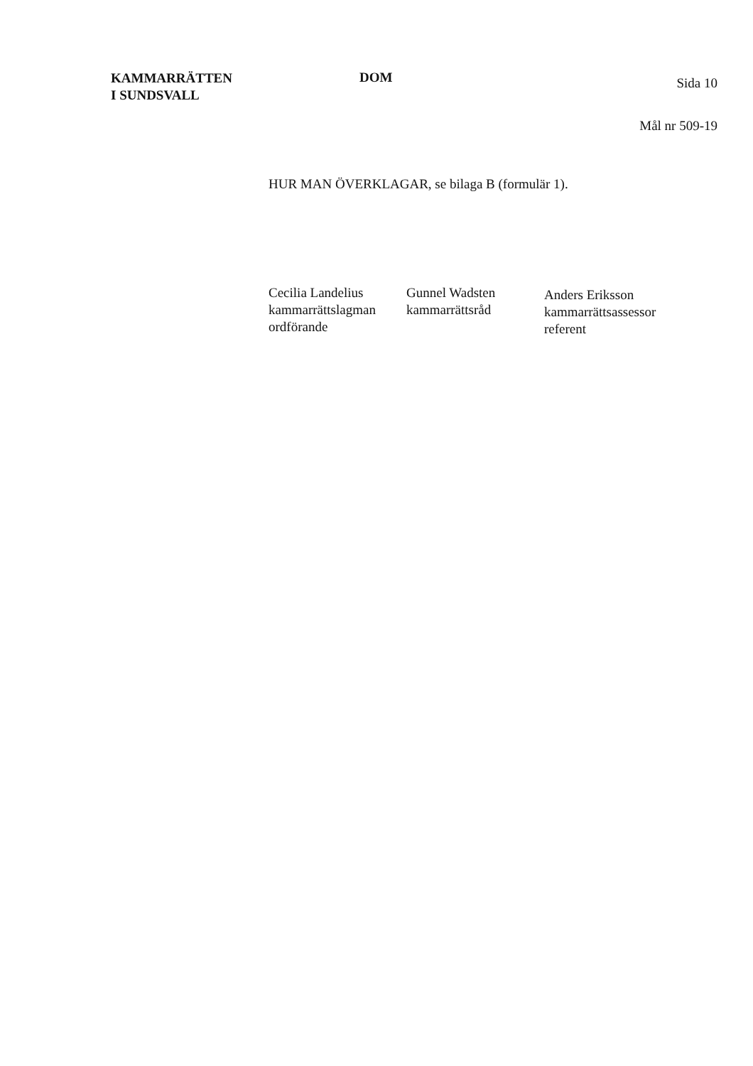KAMMARRÄTTEN
I SUNDSVALL
DOM
Sida 10
Mål nr 509-19
HUR MAN ÖVERKLAGAR, se bilaga B (formulär 1).
Cecilia Landelius
kammarrättslagman
ordförande
Gunnel Wadsten
kammarrättsråd
Anders Eriksson
kammarrättsassessor
referent